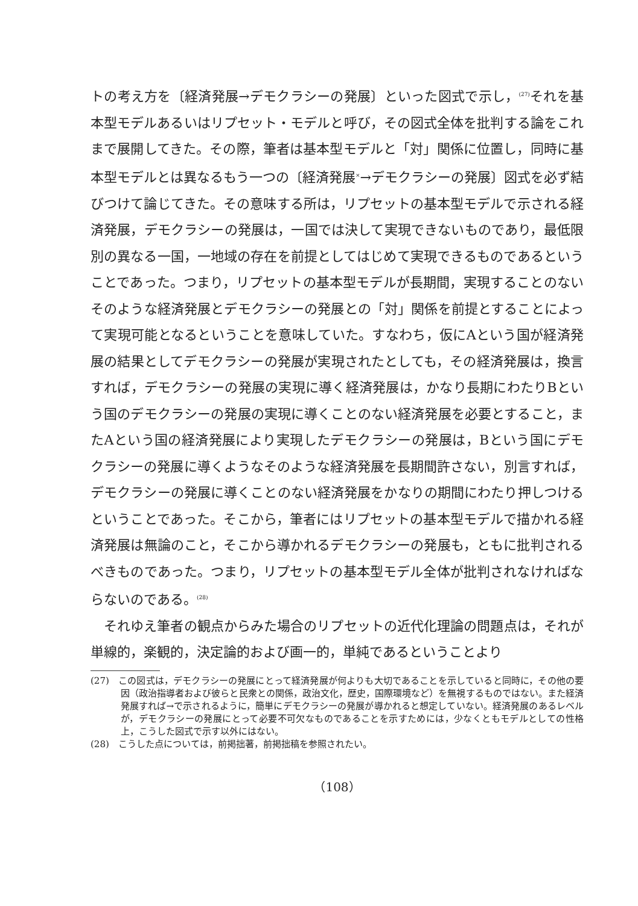トの考え方を〔経済発展→デモクラシーの発展〕といった図式で示し，<sup>(27)</sup>それを基本型モデルあるいはリプセット・モデルと呼び，その図式全体を批判する論をこれまで展開してきた。その際，筆者は基本型モデルと「対」関係に位置し，同時に基本型モデルとは異なるもう一つの〔経済発展<sup>×</sup>→デモクラシーの発展〕図式を必ず結びつけて論じてきた。その意味する所は，リプセットの基本型モデルで示される経済発展，デモクラシーの発展は，一国では決して実現できないものであり，最低限別の異なる一国，一地域の存在を前提としてはじめて実現できるものであるということであった。つまり，リプセットの基本型モデルが長期間，実現することのないそのような経済発展とデモクラシーの発展との「対」関係を前提とすることによって実現可能となるということを意味していた。すなわち，仮にAという国が経済発展の結果としてデモクラシーの発展が実現されたとしても，その経済発展は，換言すれば，デモクラシーの発展の実現に導く経済発展は，かなり長期にわたりBという国のデモクラシーの発展の実現に導くことのない経済発展を必要とすること，またAという国の経済発展により実現したデモクラシーの発展は，Bという国にデモクラシーの発展に導くようなそのような経済発展を長期間許さない，別言すれば，デモクラシーの発展に導くことのない経済発展をかなりの期間にわたり押しつけるということであった。そこから，筆者にはリプセットの基本型モデルで描かれる経済発展は無論のこと，そこから導かれるデモクラシーの発展も，ともに批判されるべきものであった。つまり，リプセットの基本型モデル全体が批判されなければならないのである。<sup>(28)</sup>
それゆえ筆者の観点からみた場合のリプセットの近代化理論の問題点は，それが単線的，楽観的，決定論的および画一的，単純であるということより
(27)　この図式は，デモクラシーの発展にとって経済発展が何よりも大切であることを示していると同時に，その他の要因（政治指導者および彼らと民衆との関係，政治文化，歴史，国際環境など）を無視するものではない。また経済発展すれば→で示されるように，簡単にデモクラシーの発展が導かれると想定していない。経済発展のあるレベルが，デモクラシーの発展にとって必要不可欠なものであることを示すためには，少なくともモデルとしての性格上，こうした図式で示す以外にはない。
(28)　こうした点については，前掲拙著，前掲拙稿を参照されたい。
（108）